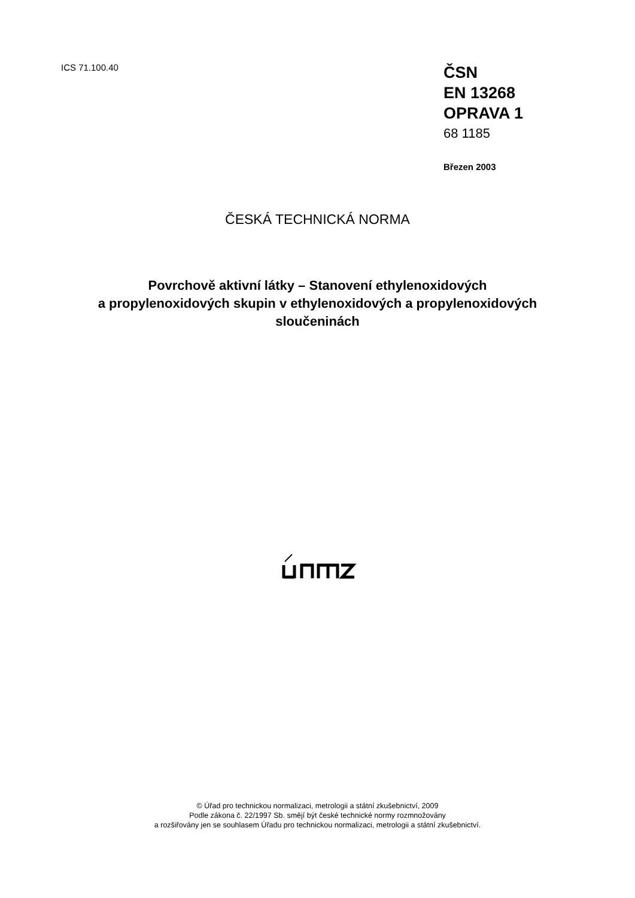ICS 71.100.40
ČSN
EN 13268
OPRAVA 1
68 1185
Březen 2003
ČESKÁ TECHNICKÁ NORMA
Povrchově aktivní látky – Stanovení ethylenoxidových
a propylenoxidových skupin v ethylenoxidových a propylenoxidových
sloučeninách
© Úřad pro technickou normalizaci, metrologii a státní zkušebnictví, 2009
Podle zákona č. 22/1997 Sb. smějí být české technické normy rozmnožovány
a rozšiřovány jen se souhlasem Úřadu pro technickou normalizaci, metrologii a státní zkušebnictví.